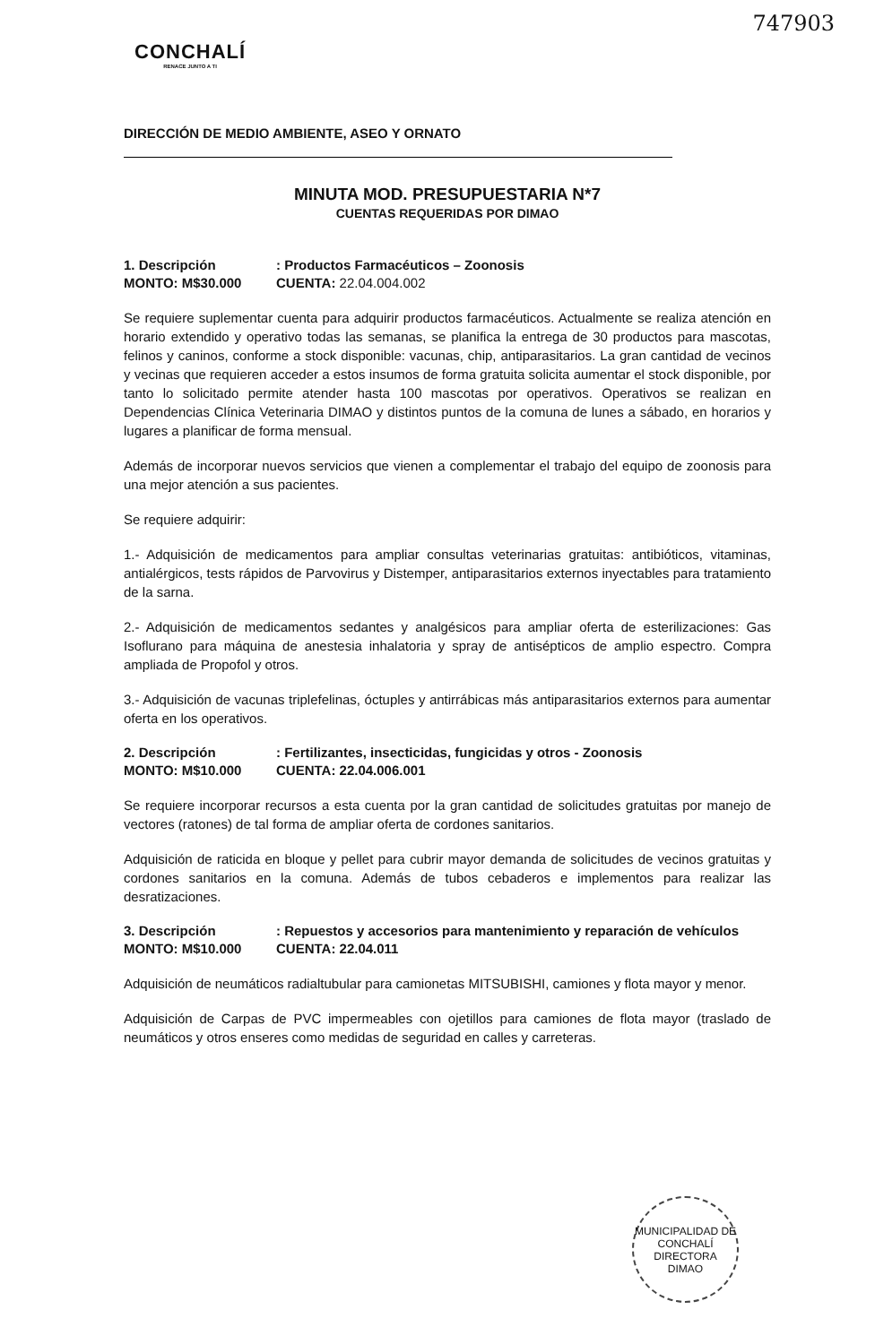747903
CONCHALÍ
RENACE JUNTO A TI
DIRECCIÓN DE MEDIO AMBIENTE, ASEO Y ORNATO
MINUTA MOD. PRESUPUESTARIA N*7
CUENTAS REQUERIDAS POR DIMAO
1. Descripción: Productos Farmacéuticos – Zoonosis MONTO: M$30.000 CUENTA: 22.04.004.002
Se requiere suplementar cuenta para adquirir productos farmacéuticos. Actualmente se realiza atención en horario extendido y operativo todas las semanas, se planifica la entrega de 30 productos para mascotas, felinos y caninos, conforme a stock disponible: vacunas, chip, antiparasitarios. La gran cantidad de vecinos y vecinas que requieren acceder a estos insumos de forma gratuita solicita aumentar el stock disponible, por tanto lo solicitado permite atender hasta 100 mascotas por operativos. Operativos se realizan en Dependencias Clínica Veterinaria DIMAO y distintos puntos de la comuna de lunes a sábado, en horarios y lugares a planificar de forma mensual.
Además de incorporar nuevos servicios que vienen a complementar el trabajo del equipo de zoonosis para una mejor atención a sus pacientes.
Se requiere adquirir:
1.- Adquisición de medicamentos para ampliar consultas veterinarias gratuitas: antibióticos, vitaminas, antialérgicos, tests rápidos de Parvovirus y Distemper, antiparasitarios externos inyectables para tratamiento de la sarna.
2.- Adquisición de medicamentos sedantes y analgésicos para ampliar oferta de esterilizaciones: Gas Isoflurano para máquina de anestesia inhalatoria y spray de antisépticos de amplio espectro. Compra ampliada de Propofol y otros.
3.- Adquisición de vacunas triplefelinas, óctuples y antirrábicas más antiparasitarios externos para aumentar oferta en los operativos.
2. Descripción: Fertilizantes, insecticidas, fungicidas y otros - Zoonosis MONTO: M$10.000 CUENTA: 22.04.006.001
Se requiere incorporar recursos a esta cuenta por la gran cantidad de solicitudes gratuitas por manejo de vectores (ratones) de tal forma de ampliar oferta de cordones sanitarios.
Adquisición de raticida en bloque y pellet para cubrir mayor demanda de solicitudes de vecinos gratuitas y cordones sanitarios en la comuna. Además de tubos cebaderos e implementos para realizar las desratizaciones.
3. Descripción: Repuestos y accesorios para mantenimiento y reparación de vehículos MONTO: M$10.000 CUENTA: 22.04.011
Adquisición de neumáticos radialtubular para camionetas MITSUBISHI, camiones y flota mayor y menor.
Adquisición de Carpas de PVC impermeables con ojetillos para camiones de flota mayor (traslado de neumáticos y otros enseres como medidas de seguridad en calles y carreteras.
MUNICIPALIDAD DE CONCHALÍ
DIRECTORA
DIMAO